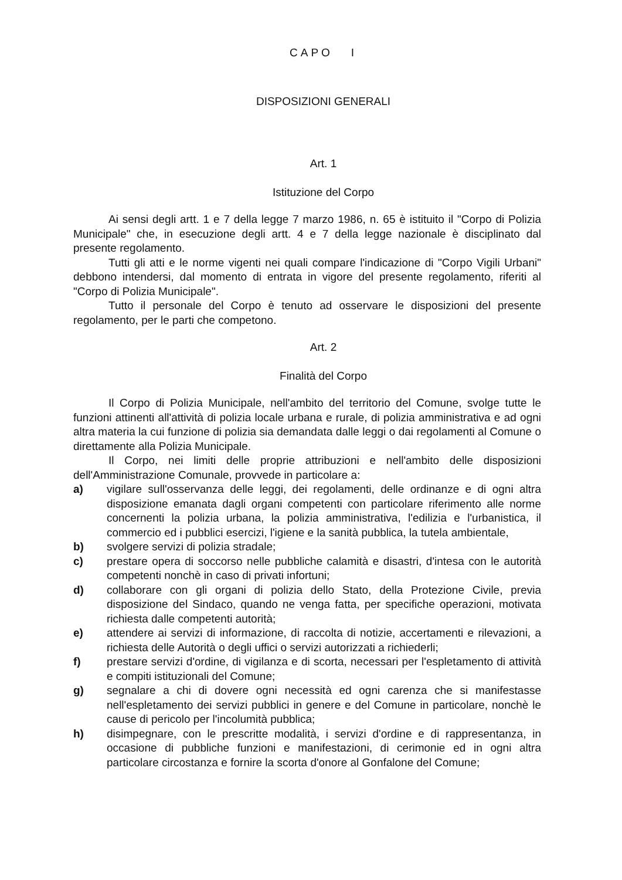CAPO I
DISPOSIZIONI GENERALI
Art. 1
Istituzione del Corpo
Ai sensi degli artt. 1 e 7 della legge 7 marzo 1986, n. 65 è istituito il "Corpo di Polizia Municipale" che, in esecuzione degli artt. 4 e 7 della legge nazionale è disciplinato dal presente regolamento.
Tutti gli atti e le norme vigenti nei quali compare l'indicazione di "Corpo Vigili Urbani" debbono intendersi, dal momento di entrata in vigore del presente regolamento, riferiti al "Corpo di Polizia Municipale".
Tutto il personale del Corpo è tenuto ad osservare le disposizioni del presente regolamento, per le parti che competono.
Art. 2
Finalità del Corpo
Il Corpo di Polizia Municipale, nell'ambito del territorio del Comune, svolge tutte le funzioni attinenti all'attività di polizia locale urbana e rurale, di polizia amministrativa e ad ogni altra materia la cui funzione di polizia sia demandata dalle leggi o dai regolamenti al Comune o direttamente alla Polizia Municipale.
Il Corpo, nei limiti delle proprie attribuzioni e nell'ambito delle disposizioni dell'Amministrazione Comunale, provvede in particolare a:
a) vigilare sull'osservanza delle leggi, dei regolamenti, delle ordinanze e di ogni altra disposizione emanata dagli organi competenti con particolare riferimento alle norme concernenti la polizia urbana, la polizia amministrativa, l'edilizia e l'urbanistica, il commercio ed i pubblici esercizi, l'igiene e la sanità pubblica, la tutela ambientale,
b) svolgere servizi di polizia stradale;
c) prestare opera di soccorso nelle pubbliche calamità e disastri, d'intesa con le autorità competenti nonchè in caso di privati infortuni;
d) collaborare con gli organi di polizia dello Stato, della Protezione Civile, previa disposizione del Sindaco, quando ne venga fatta, per specifiche operazioni, motivata richiesta dalle competenti autorità;
e) attendere ai servizi di informazione, di raccolta di notizie, accertamenti e rilevazioni, a richiesta delle Autorità o degli uffici o servizi autorizzati a richiederli;
f) prestare servizi d'ordine, di vigilanza e di scorta, necessari per l'espletamento di attività e compiti istituzionali del Comune;
g) segnalare a chi di dovere ogni necessità ed ogni carenza che si manifestasse nell'espletamento dei servizi pubblici in genere e del Comune in particolare, nonchè le cause di pericolo per l'incolumità pubblica;
h) disimpegnare, con le prescritte modalità, i servizi d'ordine e di rappresentanza, in occasione di pubbliche funzioni e manifestazioni, di cerimonie ed in ogni altra particolare circostanza e fornire la scorta d'onore al Gonfalone del Comune;